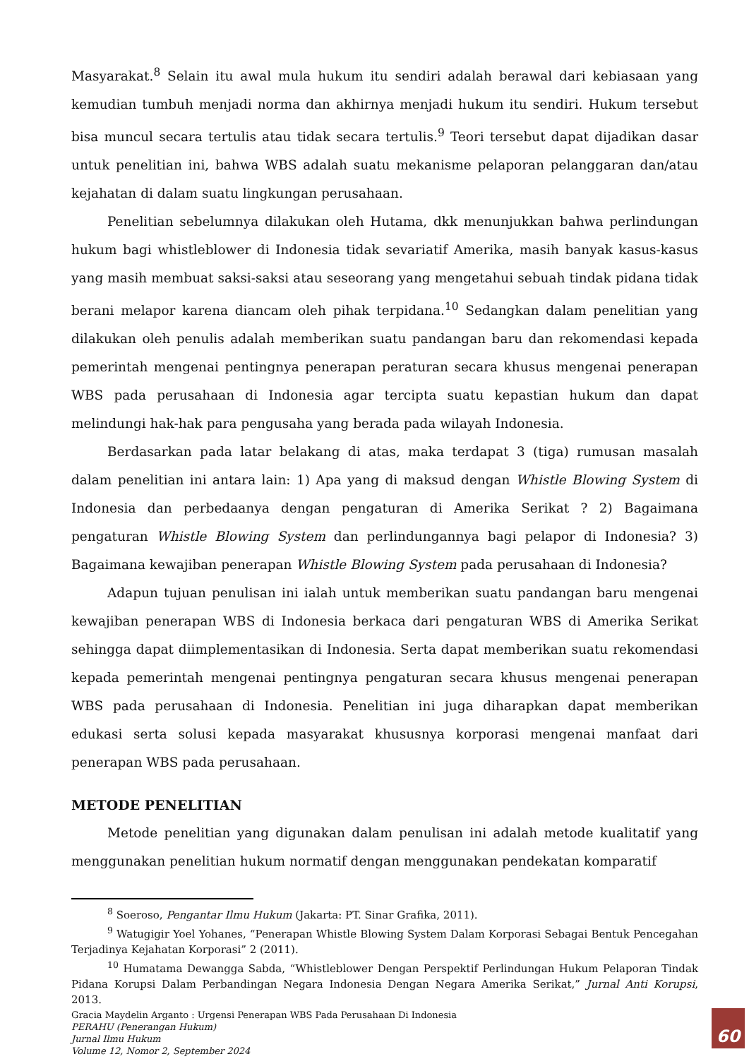Masyarakat.<sup>8</sup> Selain itu awal mula hukum itu sendiri adalah berawal dari kebiasaan yang kemudian tumbuh menjadi norma dan akhirnya menjadi hukum itu sendiri. Hukum tersebut bisa muncul secara tertulis atau tidak secara tertulis.<sup>9</sup> Teori tersebut dapat dijadikan dasar untuk penelitian ini, bahwa WBS adalah suatu mekanisme pelaporan pelanggaran dan/atau kejahatan di dalam suatu lingkungan perusahaan.
Penelitian sebelumnya dilakukan oleh Hutama, dkk menunjukkan bahwa perlindungan hukum bagi whistleblower di Indonesia tidak sevariatif Amerika, masih banyak kasus-kasus yang masih membuat saksi-saksi atau seseorang yang mengetahui sebuah tindak pidana tidak berani melapor karena diancam oleh pihak terpidana.<sup>10</sup> Sedangkan dalam penelitian yang dilakukan oleh penulis adalah memberikan suatu pandangan baru dan rekomendasi kepada pemerintah mengenai pentingnya penerapan peraturan secara khusus mengenai penerapan WBS pada perusahaan di Indonesia agar tercipta suatu kepastian hukum dan dapat melindungi hak-hak para pengusaha yang berada pada wilayah Indonesia.
Berdasarkan pada latar belakang di atas, maka terdapat 3 (tiga) rumusan masalah dalam penelitian ini antara lain: 1) Apa yang di maksud dengan Whistle Blowing System di Indonesia dan perbedaanya dengan pengaturan di Amerika Serikat ? 2) Bagaimana pengaturan Whistle Blowing System dan perlindungannya bagi pelapor di Indonesia? 3) Bagaimana kewajiban penerapan Whistle Blowing System pada perusahaan di Indonesia?
Adapun tujuan penulisan ini ialah untuk memberikan suatu pandangan baru mengenai kewajiban penerapan WBS di Indonesia berkaca dari pengaturan WBS di Amerika Serikat sehingga dapat diimplementasikan di Indonesia. Serta dapat memberikan suatu rekomendasi kepada pemerintah mengenai pentingnya pengaturan secara khusus mengenai penerapan WBS pada perusahaan di Indonesia. Penelitian ini juga diharapkan dapat memberikan edukasi serta solusi kepada masyarakat khususnya korporasi mengenai manfaat dari penerapan WBS pada perusahaan.
METODE PENELITIAN
Metode penelitian yang digunakan dalam penulisan ini adalah metode kualitatif yang menggunakan penelitian hukum normatif dengan menggunakan pendekatan komparatif
<sup>8</sup> Soeroso, Pengantar Ilmu Hukum (Jakarta: PT. Sinar Grafika, 2011).
<sup>9</sup> Watugigir Yoel Yohanes, “Penerapan Whistle Blowing System Dalam Korporasi Sebagai Bentuk Pencegahan Terjadinya Kejahatan Korporasi” 2 (2011).
<sup>10</sup> Humatama Dewangga Sabda, “Whistleblower Dengan Perspektif Perlindungan Hukum Pelaporan Tindak Pidana Korupsi Dalam Perbandingan Negara Indonesia Dengan Negara Amerika Serikat,” Jurnal Anti Korupsi, 2013.
Gracia Maydelin Arganto : Urgensi Penerapan WBS Pada Perusahaan Di Indonesia
PERAHU (Penerangan Hukum)
Jurnal Ilmu Hukum
Volume 12, Nomor 2, September 2024
60